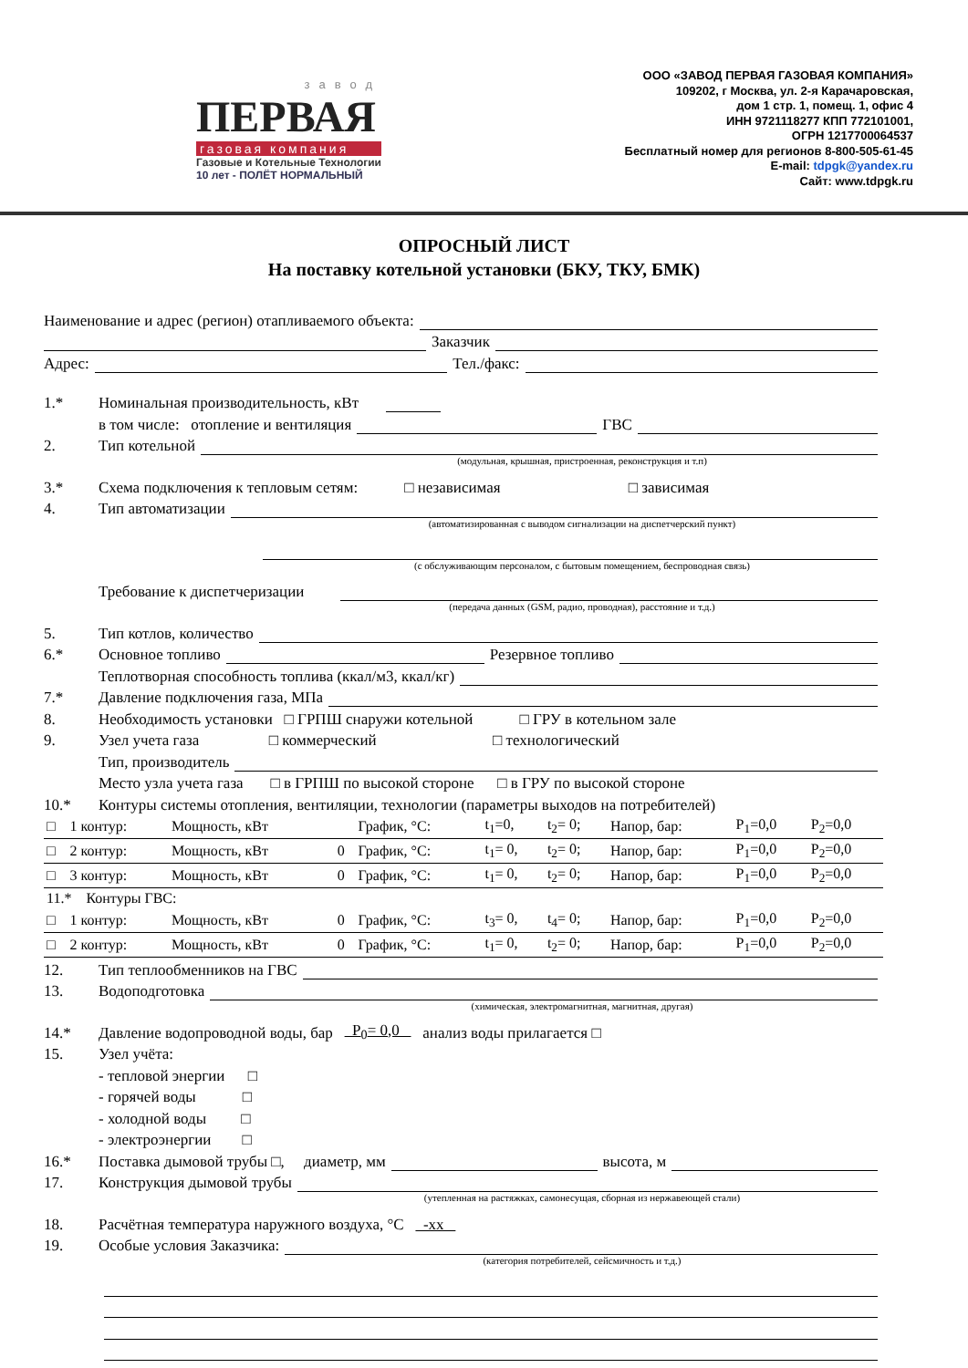завод
ПЕРВАЯ
газовая компания
Газовые и Котельные Технологии
10 лет - ПОЛЁТ НОРМАЛЬНЫЙ
ООО «ЗАВОД ПЕРВАЯ ГАЗОВАЯ КОМПАНИЯ»
109202, г Москва, ул. 2-я Карачаровская,
дом 1 стр. 1, помещ. 1, офис 4
ИНН 9721118277 КПП 772101001,
ОГРН 1217700064537
Бесплатный номер для регионов 8-800-505-61-45
E-mail: tdpgk@yandex.ru
Сайт: www.tdpgk.ru
ОПРОСНЫЙ ЛИСТ
На поставку котельной установки (БКУ, ТКУ, БМК)
Наименование и адрес (регион) отапливаемого объекта:
Заказчик
Адрес: Тел./факс:
1.* Номинальная производительность, кВт
в том числе: отопление и вентиляция ГВС
2. Тип котельной
(модульная, крышная, пристроенная, реконструкция и т.п)
3.* Схема подключения к тепловым сетям: □ независимая □ зависимая
4. Тип автоматизации
(автоматизированная с выводом сигнализации на диспетчерский пункт)
(с обслуживающим персоналом, с бытовым помещением, беспроводная связь)
Требование к диспетчеризации
(передача данных (GSM, радио, проводная), расстояние и т.д.)
5. Тип котлов, количество
6.* Основное топливо Резервное топливо
Теплотворная способность топлива (ккал/м3, ккал/кг)
7.* Давление подключения газа, МПа
8. Необходимость установки □ ГРПШ снаружи котельной □ ГРУ в котельном зале
9. Узел учета газа □ коммерческий □ технологический
Тип, производитель
Место узла учета газа □ в ГРПШ по высокой стороне □ в ГРУ по высокой стороне
10.* Контуры системы отопления, вентиляции, технологии (параметры выходов на потребителей)
| □ | 1 контур: | Мощность, кВт | | График, °C: | t<sub>1</sub>=0, | t<sub>2</sub>= 0; | Напор, бар: | P<sub>1</sub>=0,0 | P<sub>2</sub>=0,0 |
| □ | 2 контур: | Мощность, кВт | 0 | График, °C: | t<sub>1</sub>= 0, | t<sub>2</sub>= 0; | Напор, бар: | P<sub>1</sub>=0,0 | P<sub>2</sub>=0,0 |
| □ | 3 контур: | Мощность, кВт | 0 | График, °C: | t<sub>1</sub>= 0, | t<sub>2</sub>= 0; | Напор, бар: | P<sub>1</sub>=0,0 | P<sub>2</sub>=0,0 |
| 11.* Контуры ГВС: | | | | | | | | | |
| □ | 1 контур: | Мощность, кВт | 0 | График, °C: | t<sub>3</sub>= 0, | t<sub>4</sub>= 0; | Напор, бар: | P<sub>1</sub>=0,0 | P<sub>2</sub>=0,0 |
| □ | 2 контур: | Мощность, кВт | 0 | График, °C: | t<sub>1</sub>= 0, | t<sub>2</sub>= 0; | Напор, бар: | P<sub>1</sub>=0,0 | P<sub>2</sub>=0,0 |
12. Тип теплообменников на ГВС
13. Водоподготовка
(химическая, электромагнитная, магнитная, другая)
14.* Давление водопроводной воды, бар P<sub>0</sub>= 0,0 анализ воды прилагается □
15. Узел учёта:
- тепловой энергии □
- горячей воды □
- холодной воды □
- электроэнергии □
16.* Поставка дымовой трубы □, диаметр, мм высота, м
17. Конструкция дымовой трубы
(утепленная на растяжках, самонесущая, сборная из нержавеющей стали)
18. Расчётная температура наружного воздуха, °C -хх
19. Особые условия Заказчика:
(категория потребителей, сейсмичность и т.д.)